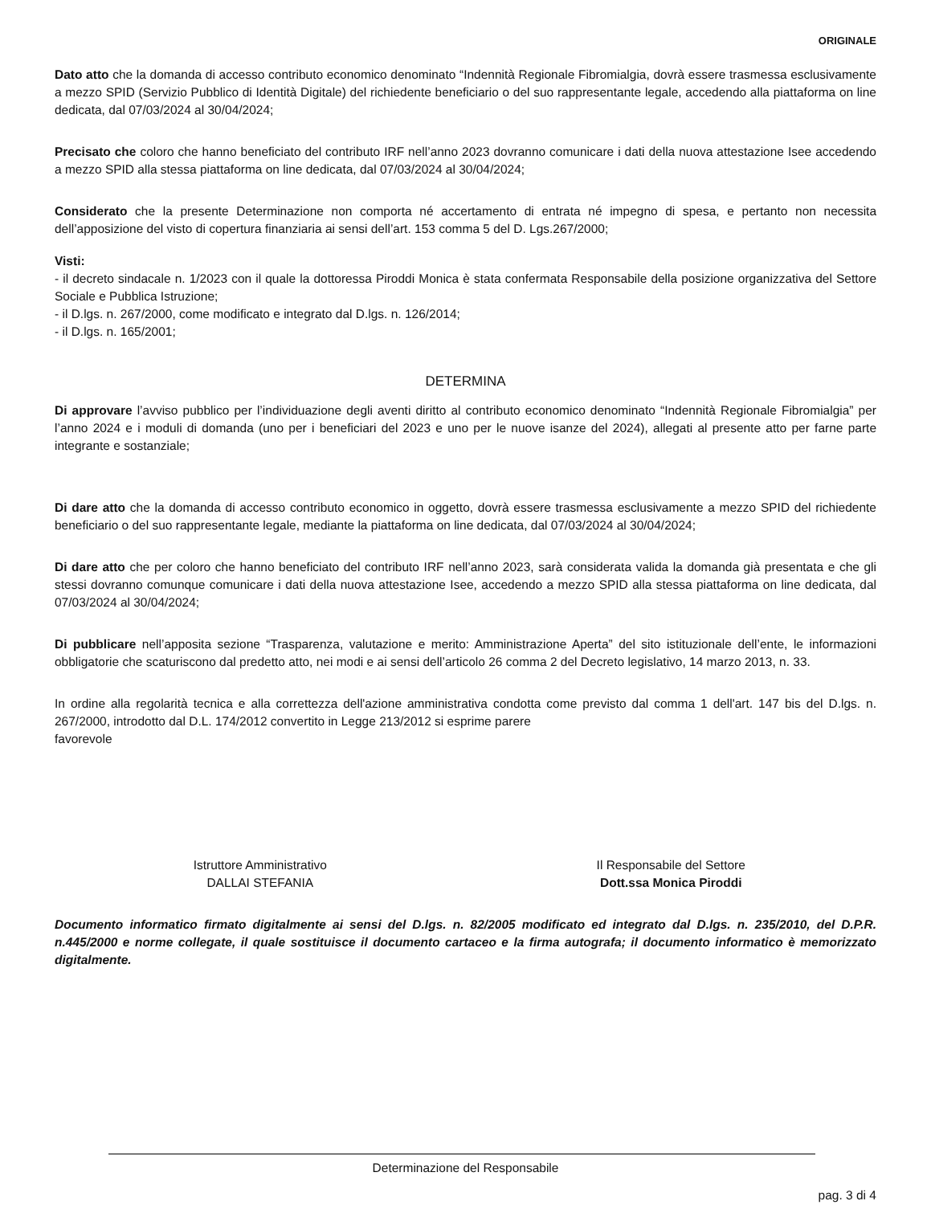ORIGINALE
Dato atto che la domanda di accesso contributo economico denominato “Indennità Regionale Fibromialgia, dovrà essere trasmessa esclusivamente a mezzo SPID (Servizio Pubblico di Identità Digitale) del richiedente beneficiario o del suo rappresentante legale, accedendo alla piattaforma on line dedicata, dal 07/03/2024 al 30/04/2024;
Precisato che coloro che hanno beneficiato del contributo IRF nell’anno 2023 dovranno comunicare i dati della nuova attestazione Isee accedendo a mezzo SPID alla stessa piattaforma on line dedicata, dal 07/03/2024 al 30/04/2024;
Considerato che la presente Determinazione non comporta né accertamento di entrata né impegno di spesa, e pertanto non necessita dell’apposizione del visto di copertura finanziaria ai sensi dell’art. 153 comma 5 del D. Lgs.267/2000;
Visti:
- il decreto sindacale n. 1/2023 con il quale la dottoressa Piroddi Monica è stata confermata Responsabile della posizione organizzativa del Settore Sociale e Pubblica Istruzione;
- il D.lgs. n. 267/2000, come modificato e integrato dal D.lgs. n. 126/2014;
- il D.lgs. n. 165/2001;
DETERMINA
Di approvare l’avviso pubblico per l’individuazione degli aventi diritto al contributo economico denominato “Indennità Regionale Fibromialgia” per l’anno 2024 e i moduli di domanda (uno per i beneficiari del 2023 e uno per le nuove isanze del 2024), allegati al presente atto per farne parte integrante e sostanziale;
Di dare atto che la domanda di accesso contributo economico in oggetto, dovrà essere trasmessa esclusivamente a mezzo SPID del richiedente beneficiario o del suo rappresentante legale, mediante la piattaforma on line dedicata, dal 07/03/2024 al 30/04/2024;
Di dare atto che per coloro che hanno beneficiato del contributo IRF nell’anno 2023, sarà considerata valida la domanda già presentata e che gli stessi dovranno comunque comunicare i dati della nuova attestazione Isee, accedendo a mezzo SPID alla stessa piattaforma on line dedicata, dal 07/03/2024 al 30/04/2024;
Di pubblicare nell’apposita sezione “Trasparenza, valutazione e merito: Amministrazione Aperta” del sito istituzionale dell’ente, le informazioni obbligatorie che scaturiscono dal predetto atto, nei modi e ai sensi dell’articolo 26 comma 2 del Decreto legislativo, 14 marzo 2013, n. 33.
In ordine alla regolarità tecnica e alla correttezza dell'azione amministrativa condotta come previsto dal comma 1 dell'art. 147 bis del D.lgs. n. 267/2000, introdotto dal D.L. 174/2012 convertito in Legge 213/2012 si esprime parere
favorevole
Istruttore Amministrativo
DALLAI STEFANIA
Il Responsabile del Settore
Dott.ssa Monica Piroddi
Documento informatico firmato digitalmente ai sensi del D.lgs. n. 82/2005 modificato ed integrato dal D.lgs. n. 235/2010, del D.P.R. n.445/2000 e norme collegate, il quale sostituisce il documento cartaceo e la firma autografa; il documento informatico è memorizzato digitalmente.
Determinazione del Responsabile
pag. 3 di 4